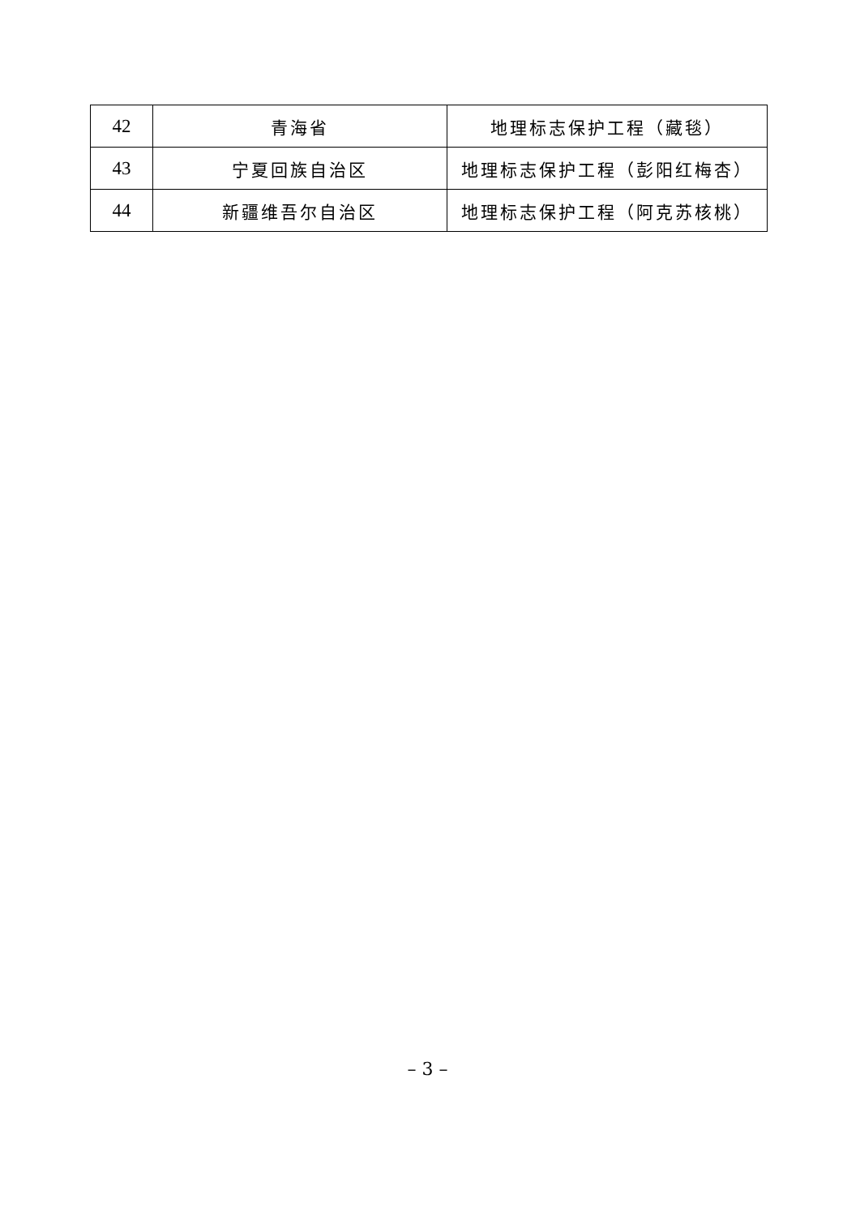| 42 | 青海省 | 地理标志保护工程（藏毯） |
| 43 | 宁夏回族自治区 | 地理标志保护工程（彭阳红梅杏） |
| 44 | 新疆维吾尔自治区 | 地理标志保护工程（阿克苏核桃） |
– 3 –